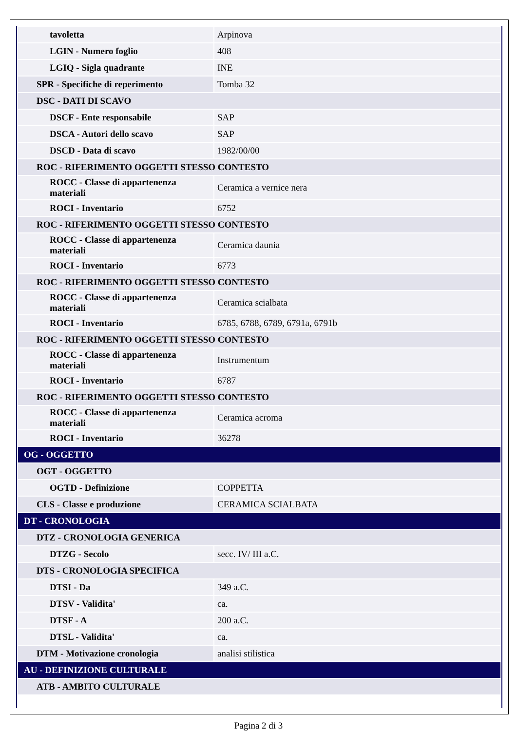| tavoletta | Arpinova |
| LGIN - Numero foglio | 408 |
| LGIQ - Sigla quadrante | INE |
| SPR - Specifiche di reperimento | Tomba 32 |
| DSC - DATI DI SCAVO | |
| DSCF - Ente responsabile | SAP |
| DSCA - Autori dello scavo | SAP |
| DSCD - Data di scavo | 1982/00/00 |
| ROC - RIFERIMENTO OGGETTI STESSO CONTESTO | |
| ROCC - Classe di appartenenza materiali | Ceramica a vernice nera |
| ROCI - Inventario | 6752 |
| ROC - RIFERIMENTO OGGETTI STESSO CONTESTO | |
| ROCC - Classe di appartenenza materiali | Ceramica daunia |
| ROCI - Inventario | 6773 |
| ROC - RIFERIMENTO OGGETTI STESSO CONTESTO | |
| ROCC - Classe di appartenenza materiali | Ceramica scialbata |
| ROCI - Inventario | 6785, 6788, 6789, 6791a, 6791b |
| ROC - RIFERIMENTO OGGETTI STESSO CONTESTO | |
| ROCC - Classe di appartenenza materiali | Instrumentum |
| ROCI - Inventario | 6787 |
| ROC - RIFERIMENTO OGGETTI STESSO CONTESTO | |
| ROCC - Classe di appartenenza materiali | Ceramica acroma |
| ROCI - Inventario | 36278 |
| OG - OGGETTO | |
| OGT - OGGETTO | |
| OGTD - Definizione | COPPETTA |
| CLS - Classe e produzione | CERAMICA SCIALBATA |
| DT - CRONOLOGIA | |
| DTZ - CRONOLOGIA GENERICA | |
| DTZG - Secolo | secc. IV/ III a.C. |
| DTS - CRONOLOGIA SPECIFICA | |
| DTSI - Da | 349 a.C. |
| DTSV - Validita' | ca. |
| DTSF - A | 200 a.C. |
| DTSL - Validita' | ca. |
| DTM - Motivazione cronologia | analisi stilistica |
| AU - DEFINIZIONE CULTURALE | |
| ATB - AMBITO CULTURALE | |
Pagina 2 di 3